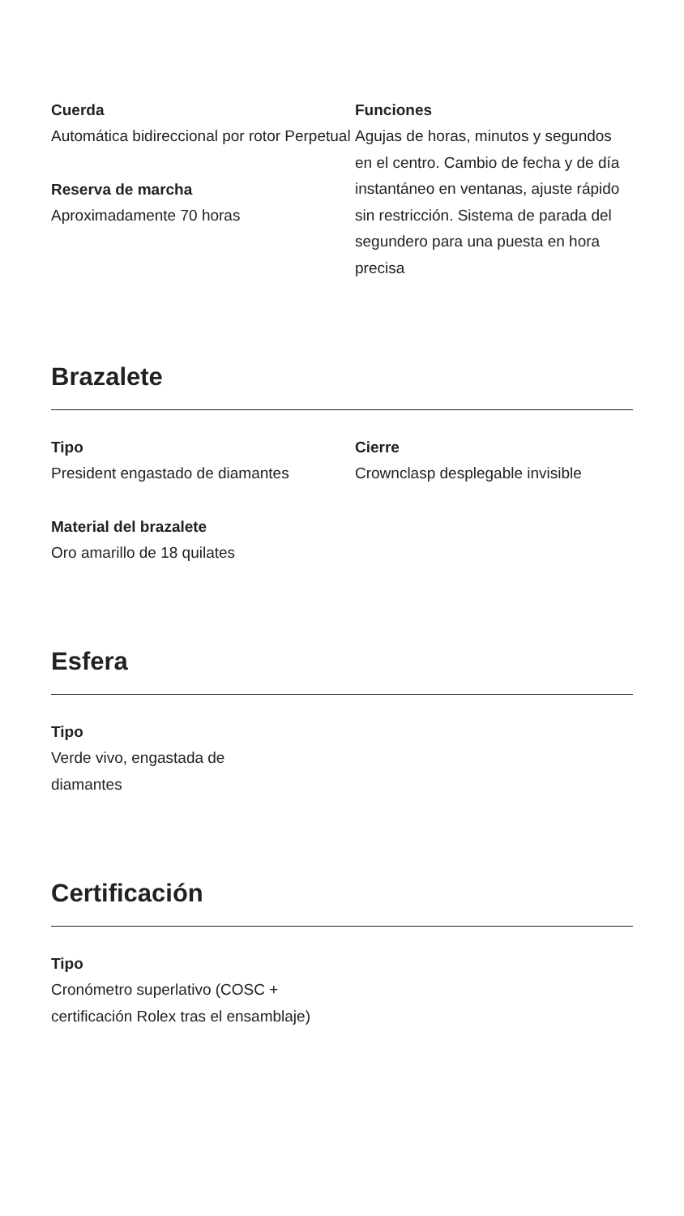Cuerda
Automática bidireccional por rotor Perpetual
Reserva de marcha
Aproximadamente 70 horas
Funciones
Agujas de horas, minutos y segundos en el centro. Cambio de fecha y de día instantáneo en ventanas, ajuste rápido sin restricción. Sistema de parada del segundero para una puesta en hora precisa
Brazalete
Tipo
President engastado de diamantes
Cierre
Crownclasp desplegable invisible
Material del brazalete
Oro amarillo de 18 quilates
Esfera
Tipo
Verde vivo, engastada de
diamantes
Certificación
Tipo
Cronómetro superlativo (COSC + certificación Rolex tras el ensamblaje)